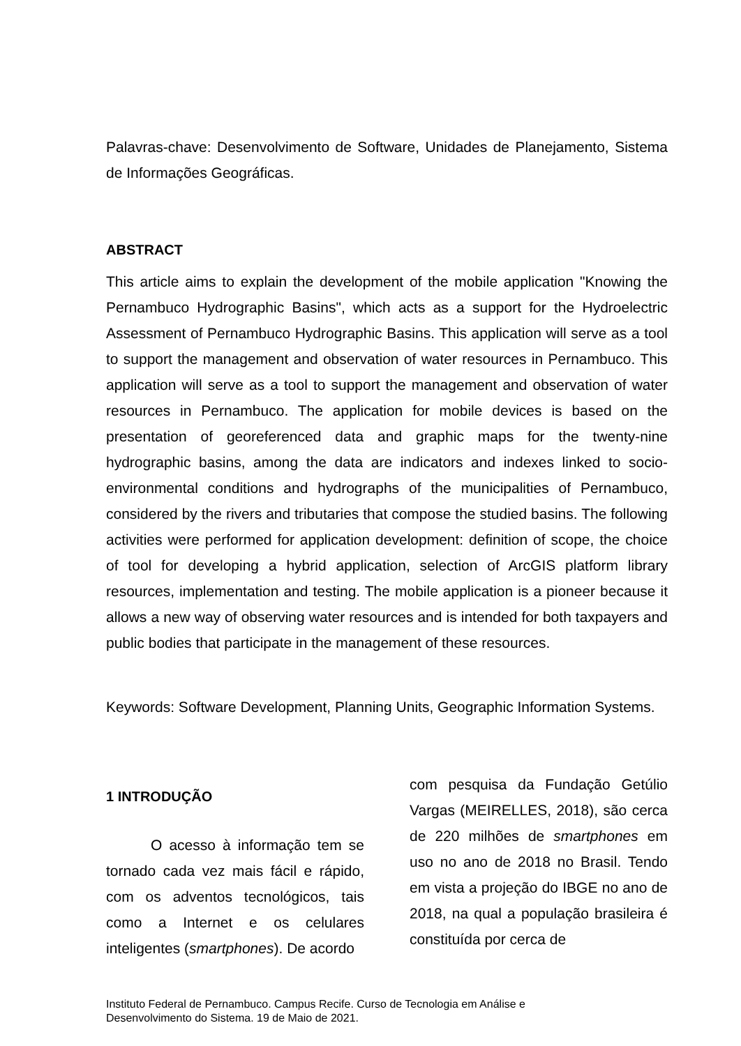Palavras-chave: Desenvolvimento de Software, Unidades de Planejamento, Sistema de Informações Geográficas.
ABSTRACT
This article aims to explain the development of the mobile application "Knowing the Pernambuco Hydrographic Basins", which acts as a support for the Hydroelectric Assessment of Pernambuco Hydrographic Basins. This application will serve as a tool to support the management and observation of water resources in Pernambuco. This application will serve as a tool to support the management and observation of water resources in Pernambuco. The application for mobile devices is based on the presentation of georeferenced data and graphic maps for the twenty-nine hydrographic basins, among the data are indicators and indexes linked to socio-environmental conditions and hydrographs of the municipalities of Pernambuco, considered by the rivers and tributaries that compose the studied basins. The following activities were performed for application development: definition of scope, the choice of tool for developing a hybrid application, selection of ArcGIS platform library resources, implementation and testing. The mobile application is a pioneer because it allows a new way of observing water resources and is intended for both taxpayers and public bodies that participate in the management of these resources.
Keywords: Software Development, Planning Units, Geographic Information Systems.
1 INTRODUÇÃO
O acesso à informação tem se tornado cada vez mais fácil e rápido, com os adventos tecnológicos, tais como a Internet e os celulares inteligentes (smartphones). De acordo
com pesquisa da Fundação Getúlio Vargas (MEIRELLES, 2018), são cerca de 220 milhões de smartphones em uso no ano de 2018 no Brasil. Tendo em vista a projeção do IBGE no ano de 2018, na qual a população brasileira é constituída por cerca de
Instituto Federal de Pernambuco. Campus Recife. Curso de Tecnologia em Análise e
Desenvolvimento do Sistema. 19 de Maio de 2021.